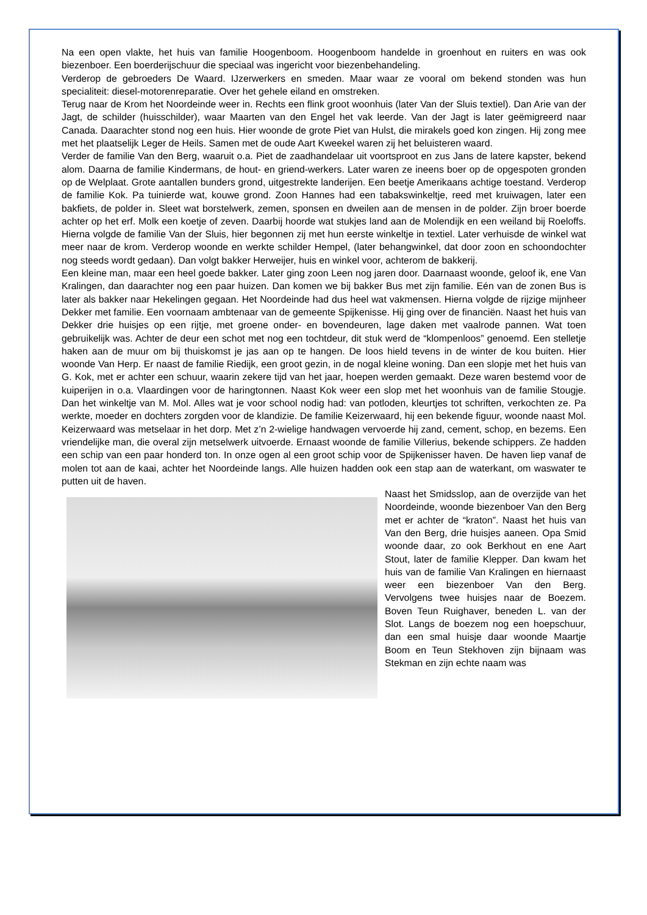Na een open vlakte, het huis van familie Hoogenboom. Hoogenboom handelde in groenhout en ruiters en was ook biezenboer. Een boerderijschuur die speciaal was ingericht voor biezenbehandeling.
Verderop de gebroeders De Waard. IJzerwerkers en smeden. Maar waar ze vooral om bekend stonden was hun specialiteit: diesel-motorenreparatie. Over het gehele eiland en omstreken.
Terug naar de Krom het Noordeinde weer in. Rechts een flink groot woonhuis (later Van der Sluis textiel). Dan Arie van der Jagt, de schilder (huisschilder), waar Maarten van den Engel het vak leerde. Van der Jagt is later geëmigreerd naar Canada. Daarachter stond nog een huis. Hier woonde de grote Piet van Hulst, die mirakels goed kon zingen. Hij zong mee met het plaatselijk Leger de Heils. Samen met de oude Aart Kweekel waren zij het beluisteren waard.
Verder de familie Van den Berg, waaruit o.a. Piet de zaadhandelaar uit voortsproot en zus Jans de latere kapster, bekend alom. Daarna de familie Kindermans, de hout- en griend-werkers. Later waren ze ineens boer op de opgespoten gronden op de Welplaat. Grote aantallen bunders grond, uitgestrekte landerijen. Een beetje Amerikaans achtige toestand. Verderop de familie Kok. Pa tuinierde wat, kouwe grond. Zoon Hannes had een tabakswinkeltje, reed met kruiwagen, later een bakfiets, de polder in. Sleet wat borstelwerk, zemen, sponsen en dweilen aan de mensen in de polder. Zijn broer boerde achter op het erf. Molk een koetje of zeven. Daarbij hoorde wat stukjes land aan de Molendijk en een weiland bij Roeloffs. Hierna volgde de familie Van der Sluis, hier begonnen zij met hun eerste winkeltje in textiel. Later verhuisde de winkel wat meer naar de krom. Verderop woonde en werkte schilder Hempel, (later behangwinkel, dat door zoon en schoondochter nog steeds wordt gedaan). Dan volgt bakker Herweijer, huis en winkel voor, achterom de bakkerij.
Een kleine man, maar een heel goede bakker. Later ging zoon Leen nog jaren door. Daarnaast woonde, geloof ik, ene Van Kralingen, dan daarachter nog een paar huizen. Dan komen we bij bakker Bus met zijn familie. Eén van de zonen Bus is later als bakker naar Hekelingen gegaan. Het Noordeinde had dus heel wat vakmensen. Hierna volgde de rijzige mijnheer Dekker met familie. Een voornaam ambtenaar van de gemeente Spijkenisse. Hij ging over de financiën. Naast het huis van Dekker drie huisjes op een rijtje, met groene onder- en bovendeuren, lage daken met vaalrode pannen. Wat toen gebruikelijk was. Achter de deur een schot met nog een tochtdeur, dit stuk werd de “klompenloos” genoemd. Een stelletje haken aan de muur om bij thuiskomst je jas aan op te hangen. De loos hield tevens in de winter de kou buiten. Hier woonde Van Herp. Er naast de familie Riedijk, een groot gezin, in de nogal kleine woning. Dan een slopje met het huis van G. Kok, met er achter een schuur, waarin zekere tijd van het jaar, hoepen werden gemaakt. Deze waren bestemd voor de kuiperijen in o.a. Vlaardingen voor de haringtonnen. Naast Kok weer een slop met het woonhuis van de familie Stougje. Dan het winkeltje van M. Mol. Alles wat je voor school nodig had: van potloden, kleurtjes tot schriften, verkochten ze. Pa werkte, moeder en dochters zorgden voor de klandizie. De familie Keizerwaard, hij een bekende figuur, woonde naast Mol. Keizerwaard was metselaar in het dorp. Met z’n 2-wielige handwagen vervoerde hij zand, cement, schop, en bezems. Een vriendelijke man, die overal zijn metselwerk uitvoerde. Ernaast woonde de familie Villerius, bekende schippers. Ze hadden een schip van een paar honderd ton. In onze ogen al een groot schip voor de Spijkenisser haven. De haven liep vanaf de molen tot aan de kaai, achter het Noordeinde langs. Alle huizen hadden ook een stap aan de waterkant, om waswater te putten uit de haven.
Naast het Smidsslop, aan de overzijde van het Noordeinde, woonde biezenboer Van den Berg met er achter de “kraton”. Naast het huis van Van den Berg, drie huisjes aaneen. Opa Smid woonde daar, zo ook Berkhout en ene Aart Stout, later de familie Klepper. Dan kwam het huis van de familie Van Kralingen en hiernaast weer een biezenboer Van den Berg. Vervolgens twee huisjes naar de Boezem. Boven Teun Ruighaver, beneden L. van der Slot. Langs de boezem nog een hoepschuur, dan een smal huisje daar woonde Maartje Boom en Teun Stekhoven zijn bijnaam was Stekman en zijn echte naam was